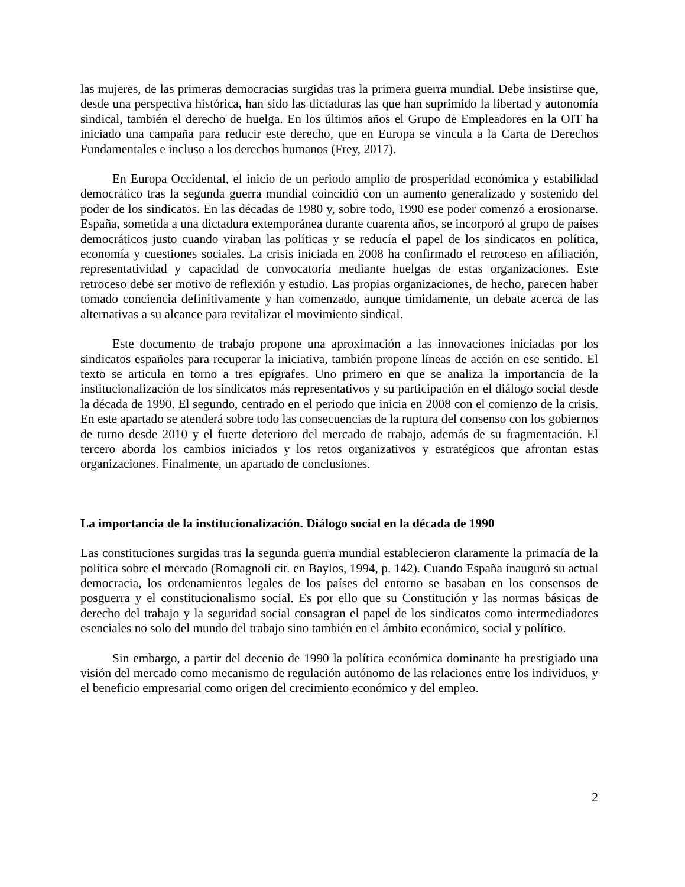las mujeres, de las primeras democracias surgidas tras la primera guerra mundial. Debe insistirse que, desde una perspectiva histórica, han sido las dictaduras las que han suprimido la libertad y autonomía sindical, también el derecho de huelga. En los últimos años el Grupo de Empleadores en la OIT ha iniciado una campaña para reducir este derecho, que en Europa se vincula a la Carta de Derechos Fundamentales e incluso a los derechos humanos (Frey, 2017).
En Europa Occidental, el inicio de un periodo amplio de prosperidad económica y estabilidad democrático tras la segunda guerra mundial coincidió con un aumento generalizado y sostenido del poder de los sindicatos. En las décadas de 1980 y, sobre todo, 1990 ese poder comenzó a erosionarse. España, sometida a una dictadura extemporánea durante cuarenta años, se incorporó al grupo de países democráticos justo cuando viraban las políticas y se reducía el papel de los sindicatos en política, economía y cuestiones sociales. La crisis iniciada en 2008 ha confirmado el retroceso en afiliación, representatividad y capacidad de convocatoria mediante huelgas de estas organizaciones. Este retroceso debe ser motivo de reflexión y estudio. Las propias organizaciones, de hecho, parecen haber tomado conciencia definitivamente y han comenzado, aunque tímidamente, un debate acerca de las alternativas a su alcance para revitalizar el movimiento sindical.
Este documento de trabajo propone una aproximación a las innovaciones iniciadas por los sindicatos españoles para recuperar la iniciativa, también propone líneas de acción en ese sentido. El texto se articula en torno a tres epígrafes. Uno primero en que se analiza la importancia de la institucionalización de los sindicatos más representativos y su participación en el diálogo social desde la década de 1990. El segundo, centrado en el periodo que inicia en 2008 con el comienzo de la crisis. En este apartado se atenderá sobre todo las consecuencias de la ruptura del consenso con los gobiernos de turno desde 2010 y el fuerte deterioro del mercado de trabajo, además de su fragmentación. El tercero aborda los cambios iniciados y los retos organizativos y estratégicos que afrontan estas organizaciones. Finalmente, un apartado de conclusiones.
La importancia de la institucionalización. Diálogo social en la década de 1990
Las constituciones surgidas tras la segunda guerra mundial establecieron claramente la primacía de la política sobre el mercado (Romagnoli cit. en Baylos, 1994, p. 142). Cuando España inauguró su actual democracia, los ordenamientos legales de los países del entorno se basaban en los consensos de posguerra y el constitucionalismo social. Es por ello que su Constitución y las normas básicas de derecho del trabajo y la seguridad social consagran el papel de los sindicatos como intermediadores esenciales no solo del mundo del trabajo sino también en el ámbito económico, social y político.
Sin embargo, a partir del decenio de 1990 la política económica dominante ha prestigiado una visión del mercado como mecanismo de regulación autónomo de las relaciones entre los individuos, y el beneficio empresarial como origen del crecimiento económico y del empleo.
2